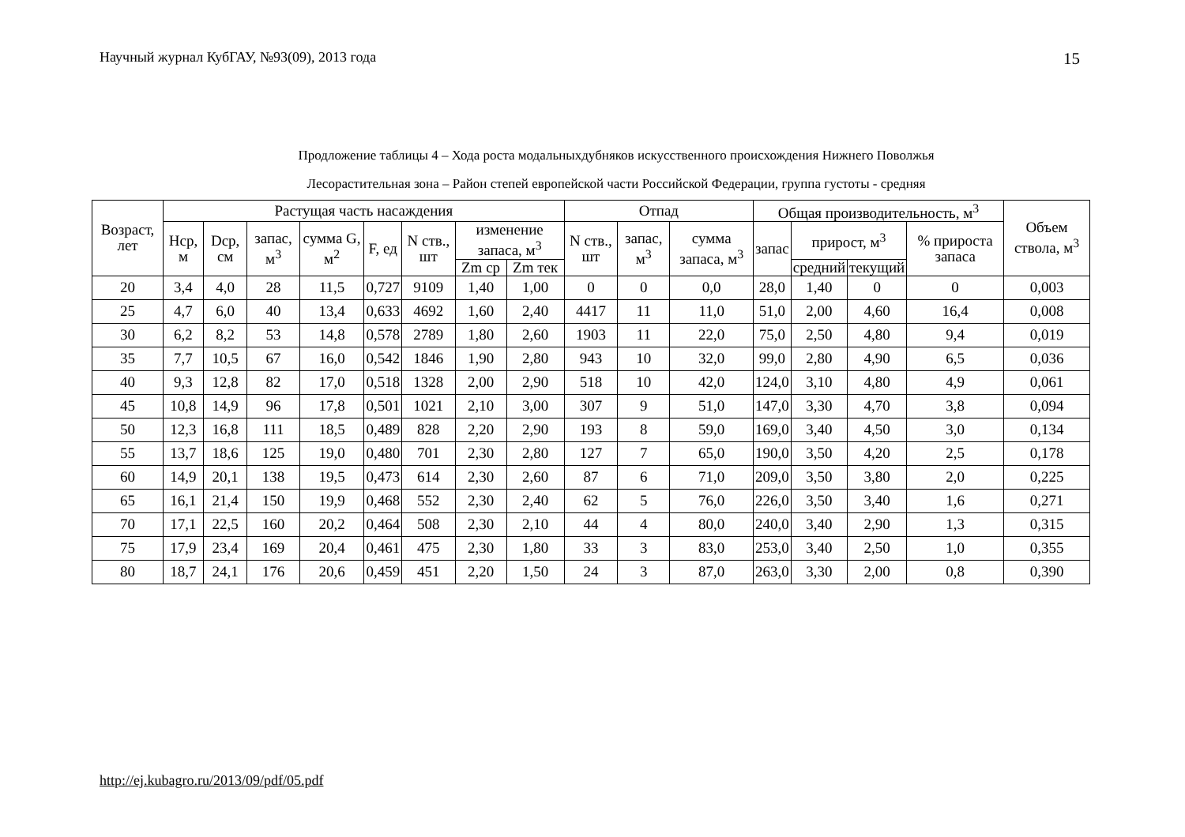Научный журнал КубГАУ, №93(09), 2013 года 15
Продложение таблицы 4 – Хода роста модальныхдубняков искусственного происхождения Нижнего Поволжья
Лесорастительная зона – Район степей европейской части Российской Федерации, группа густоты - средняя
| Возраст, лет | Растущая часть насаждения | | | | | | | | Отпад | | | Общая производительность, м<sup>3</sup> | | | | Объем ствола, м<sup>3</sup> |
| --- | --- | --- | --- | --- | --- | --- | --- | --- | --- | --- | --- | --- | --- | --- | --- | --- |
| | Нср, м | Dср, см | запас, м<sup>3</sup> | сумма G, м<sup>2</sup> | F, ед | N ств., шт | изменение запаса, м<sup>3</sup> | | N ств., шт | запас, м<sup>3</sup> | сумма запаса, м<sup>3</sup> | запас | прирост, м<sup>3</sup> | | % прироста запаса | |
| | | | | | | | Zm ср | Zm тек | | | | | средний | текущий | | |
| 20 | 3,4 | 4,0 | 28 | 11,5 | 0,727 | 9109 | 1,40 | 1,00 | 0 | 0 | 0,0 | 28,0 | 1,40 | 0 | 0 | 0,003 |
| 25 | 4,7 | 6,0 | 40 | 13,4 | 0,633 | 4692 | 1,60 | 2,40 | 4417 | 11 | 11,0 | 51,0 | 2,00 | 4,60 | 16,4 | 0,008 |
| 30 | 6,2 | 8,2 | 53 | 14,8 | 0,578 | 2789 | 1,80 | 2,60 | 1903 | 11 | 22,0 | 75,0 | 2,50 | 4,80 | 9,4 | 0,019 |
| 35 | 7,7 | 10,5 | 67 | 16,0 | 0,542 | 1846 | 1,90 | 2,80 | 943 | 10 | 32,0 | 99,0 | 2,80 | 4,90 | 6,5 | 0,036 |
| 40 | 9,3 | 12,8 | 82 | 17,0 | 0,518 | 1328 | 2,00 | 2,90 | 518 | 10 | 42,0 | 124,0 | 3,10 | 4,80 | 4,9 | 0,061 |
| 45 | 10,8 | 14,9 | 96 | 17,8 | 0,501 | 1021 | 2,10 | 3,00 | 307 | 9 | 51,0 | 147,0 | 3,30 | 4,70 | 3,8 | 0,094 |
| 50 | 12,3 | 16,8 | 111 | 18,5 | 0,489 | 828 | 2,20 | 2,90 | 193 | 8 | 59,0 | 169,0 | 3,40 | 4,50 | 3,0 | 0,134 |
| 55 | 13,7 | 18,6 | 125 | 19,0 | 0,480 | 701 | 2,30 | 2,80 | 127 | 7 | 65,0 | 190,0 | 3,50 | 4,20 | 2,5 | 0,178 |
| 60 | 14,9 | 20,1 | 138 | 19,5 | 0,473 | 614 | 2,30 | 2,60 | 87 | 6 | 71,0 | 209,0 | 3,50 | 3,80 | 2,0 | 0,225 |
| 65 | 16,1 | 21,4 | 150 | 19,9 | 0,468 | 552 | 2,30 | 2,40 | 62 | 5 | 76,0 | 226,0 | 3,50 | 3,40 | 1,6 | 0,271 |
| 70 | 17,1 | 22,5 | 160 | 20,2 | 0,464 | 508 | 2,30 | 2,10 | 44 | 4 | 80,0 | 240,0 | 3,40 | 2,90 | 1,3 | 0,315 |
| 75 | 17,9 | 23,4 | 169 | 20,4 | 0,461 | 475 | 2,30 | 1,80 | 33 | 3 | 83,0 | 253,0 | 3,40 | 2,50 | 1,0 | 0,355 |
| 80 | 18,7 | 24,1 | 176 | 20,6 | 0,459 | 451 | 2,20 | 1,50 | 24 | 3 | 87,0 | 263,0 | 3,30 | 2,00 | 0,8 | 0,390 |
http://ej.kubagro.ru/2013/09/pdf/05.pdf